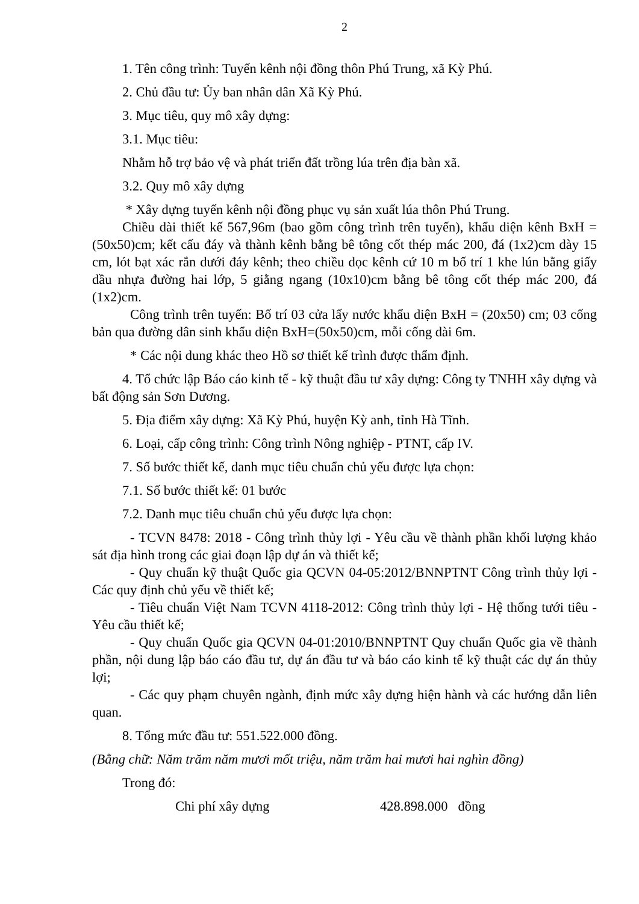2
1. Tên công trình: Tuyến kênh nội đồng thôn Phú Trung, xã Kỳ Phú.
2. Chủ đầu tư: Ủy ban nhân dân Xã Kỳ Phú.
3. Mục tiêu, quy mô xây dựng:
3.1. Mục tiêu:
Nhằm hỗ trợ bảo vệ và phát triển đất trồng lúa trên địa bàn xã.
3.2. Quy mô xây dựng
* Xây dựng tuyến kênh nội đồng phục vụ sản xuất lúa thôn Phú Trung.
Chiều dài thiết kế 567,96m (bao gồm công trình trên tuyến), khẩu diện kênh BxH = (50x50)cm; kết cấu đáy và thành kênh bằng bê tông cốt thép mác 200, đá (1x2)cm dày 15 cm, lót bạt xác rắn dưới đáy kênh; theo chiều dọc kênh cứ 10 m bố trí 1 khe lún bằng giấy dầu nhựa đường hai lớp, 5 giằng ngang (10x10)cm bằng bê tông cốt thép mác 200, đá (1x2)cm.
Công trình trên tuyến: Bố trí 03 cửa lấy nước khẩu diện BxH = (20x50) cm; 03 cống bản qua đường dân sinh khẩu diện BxH=(50x50)cm, mỗi cống dài 6m.
* Các nội dung khác theo Hồ sơ thiết kế trình được thẩm định.
4. Tổ chức lập Báo cáo kinh tế - kỹ thuật đầu tư xây dựng: Công ty TNHH xây dựng và bất động sản Sơn Dương.
5. Địa điểm xây dựng: Xã Kỳ Phú, huyện Kỳ anh, tỉnh Hà Tĩnh.
6. Loại, cấp công trình: Công trình Nông nghiệp - PTNT, cấp IV.
7. Số bước thiết kế, danh mục tiêu chuẩn chủ yếu được lựa chọn:
7.1. Số bước thiết kế: 01 bước
7.2. Danh mục tiêu chuẩn chủ yếu được lựa chọn:
- TCVN 8478: 2018 - Công trình thủy lợi - Yêu cầu về thành phần khối lượng khảo sát địa hình trong các giai đoạn lập dự án và thiết kế;
- Quy chuẩn kỹ thuật Quốc gia QCVN 04-05:2012/BNNPTNT Công trình thủy lợi - Các quy định chủ yếu về thiết kế;
- Tiêu chuẩn Việt Nam TCVN 4118-2012: Công trình thủy lợi - Hệ thống tưới tiêu - Yêu cầu thiết kế;
- Quy chuẩn Quốc gia QCVN 04-01:2010/BNNPTNT Quy chuẩn Quốc gia về thành phần, nội dung lập báo cáo đầu tư, dự án đầu tư và báo cáo kinh tế kỹ thuật các dự án thủy lợi;
- Các quy phạm chuyên ngành, định mức xây dựng hiện hành và các hướng dẫn liên quan.
8. Tổng mức đầu tư: 551.522.000 đồng.
(Bằng chữ: Năm trăm năm mươi mốt triệu, năm trăm hai mươi hai nghìn đồng)
Trong đó:
Chi phí xây dựng 428.898.000 đồng